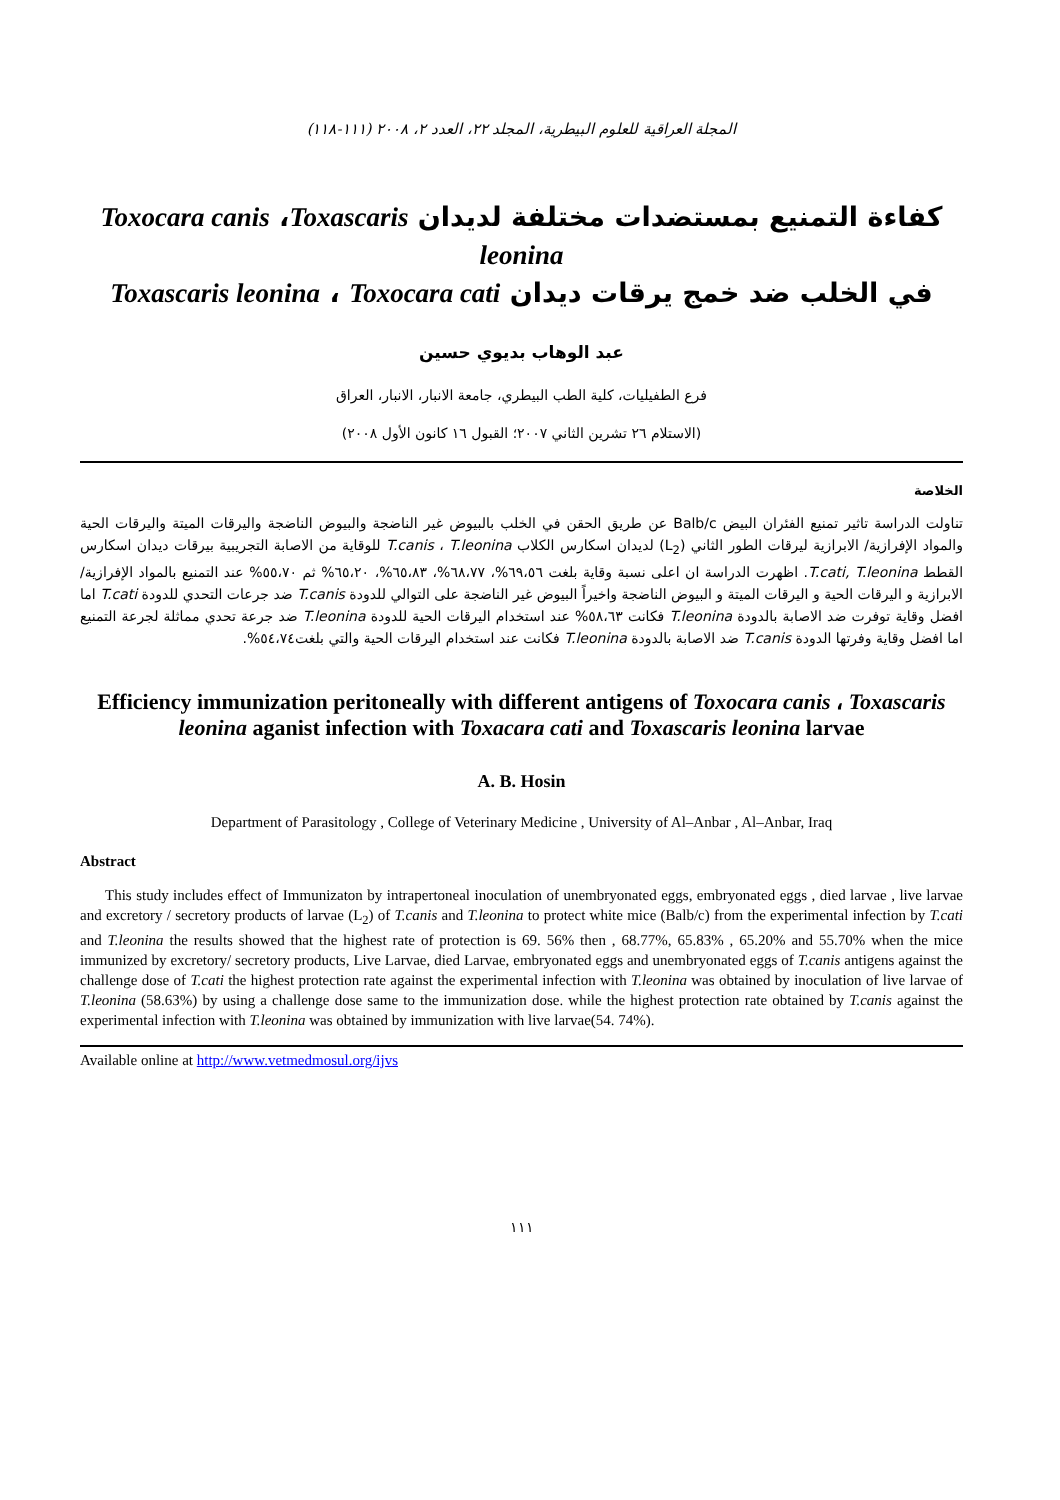المجلة العراقية للعلوم البيطرية، المجلد ٢٢، العدد ٢، ٢٠٠٨ (١١١-١١٨)
كفاءة التمنيع بمستضدات مختلفة لديدان Toxocara canis ،Toxascaris leonina
في الخلب ضد خمج يرقات ديدان Toxascaris leonina ، Toxocara cati
عبد الوهاب بديوي حسين
فرع الطفيليات، كلية الطب البيطري، جامعة الانبار، الانبار، العراق
(الاستلام ٢٦ تشرين الثاني ٢٠٠٧؛ القبول ١٦ كانون الأول ٢٠٠٨)
الخلاصة
تناولت الدراسة تاثير تمنيع الفئران البيض Balb/c عن طريق الحقن في الخلب بالبيوض غير الناضجة والبيوض الناضجة واليرقات الميتة واليرقات الحية والمواد الإفرازية/ الابرازية ليرقات الطور الثاني (L<sub>2</sub>) لديدان اسكارس الكلاب T.canis ، T.leonina للوقاية من الاصابة التجريبية بيرقات ديدان اسكارس القطط T.cati, T.leonina. اظهرت الدراسة ان اعلى نسبة وقاية بلغت ٦٩،٥٦%، ٦٨،٧٧%، ٦٥،٨٣%، ٦٥،٢٠% ثم ٥٥،٧٠% عند التمنيع بالمواد الإفرازية/ الابرازية و اليرقات الحية و اليرقات الميتة و البيوض الناضجة واخيراً البيوض غير الناضجة على التوالي للدودة T.canis ضد جرعات التحدي للدودة T.cati اما افضل وقاية توفرت ضد الاصابة بالدودة T.leonina فكانت ٥٨،٦٣% عند استخدام اليرقات الحية للدودة T.leonina ضد جرعة تحدي مماثلة لجرعة التمنيع اما افضل وقاية وفرتها الدودة T.canis ضد الاصابة بالدودة T.leonina فكانت عند استخدام اليرقات الحية والتي بلغت٥٤،٧٤%.
Efficiency immunization peritoneally with different antigens of Toxocara canis ، Toxascaris leonina aganist infection with Toxacara cati and Toxascaris leonina larvae
A. B. Hosin
Department of Parasitology , College of Veterinary Medicine , University of Al–Anbar , Al–Anbar, Iraq
Abstract
This study includes effect of Immunizaton by intrapertoneal inoculation of unembryonated eggs, embryonated eggs , died larvae , live larvae and excretory / secretory products of larvae (L<sub>2</sub>) of T.canis and T.leonina to protect white mice (Balb/c) from the experimental infection by T.cati and T.leonina the results showed that the highest rate of protection is 69. 56% then , 68.77%, 65.83% , 65.20% and 55.70% when the mice immunized by excretory/ secretory products, Live Larvae, died Larvae, embryonated eggs and unembryonated eggs of T.canis antigens against the challenge dose of T.cati the highest protection rate against the experimental infection with T.leonina was obtained by inoculation of live larvae of T.leonina (58.63%) by using a challenge dose same to the immunization dose. while the highest protection rate obtained by T.canis against the experimental infection with T.leonina was obtained by immunization with live larvae(54. 74%).
Available online at http://www.vetmedmosul.org/ijvs
١١١